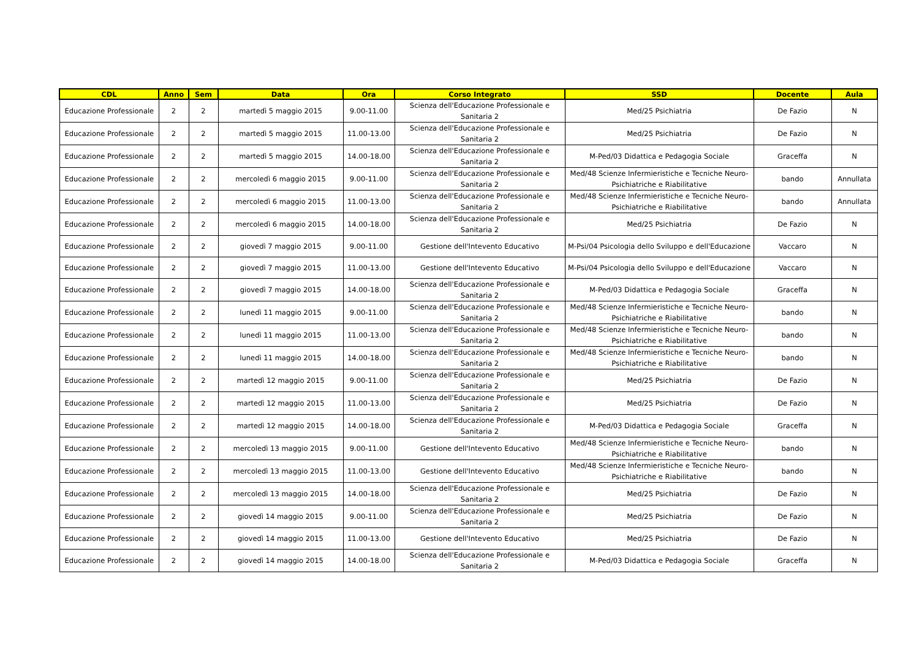| CDL | Anno | Sem | Data | Ora | Corso Integrato | SSD | Docente | Aula |
| --- | --- | --- | --- | --- | --- | --- | --- | --- |
| Educazione Professionale | 2 | 2 | martedì 5 maggio 2015 | 9.00-11.00 | Scienza dell'Educazione Professionale e Sanitaria 2 | Med/25 Psichiatria | De Fazio | N |
| Educazione Professionale | 2 | 2 | martedì 5 maggio 2015 | 11.00-13.00 | Scienza dell'Educazione Professionale e Sanitaria 2 | Med/25 Psichiatria | De Fazio | N |
| Educazione Professionale | 2 | 2 | martedì 5 maggio 2015 | 14.00-18.00 | Scienza dell'Educazione Professionale e Sanitaria 2 | M-Ped/03 Didattica e Pedagogia Sociale | Graceffa | N |
| Educazione Professionale | 2 | 2 | mercoledì 6 maggio 2015 | 9.00-11.00 | Scienza dell'Educazione Professionale e Sanitaria 2 | Med/48 Scienze Infermieristiche e Tecniche Neuro-Psichiatriche e Riabilitative | bando | Annullata |
| Educazione Professionale | 2 | 2 | mercoledì 6 maggio 2015 | 11.00-13.00 | Scienza dell'Educazione Professionale e Sanitaria 2 | Med/48 Scienze Infermieristiche e Tecniche Neuro-Psichiatriche e Riabilitative | bando | Annullata |
| Educazione Professionale | 2 | 2 | mercoledì 6 maggio 2015 | 14.00-18.00 | Scienza dell'Educazione Professionale e Sanitaria 2 | Med/25 Psichiatria | De Fazio | N |
| Educazione Professionale | 2 | 2 | giovedì 7 maggio 2015 | 9.00-11.00 | Gestione dell'Intevento Educativo | M-Psi/04 Psicologia dello Sviluppo e dell'Educazione | Vaccaro | N |
| Educazione Professionale | 2 | 2 | giovedì 7 maggio 2015 | 11.00-13.00 | Gestione dell'Intevento Educativo | M-Psi/04 Psicologia dello Sviluppo e dell'Educazione | Vaccaro | N |
| Educazione Professionale | 2 | 2 | giovedì 7 maggio 2015 | 14.00-18.00 | Scienza dell'Educazione Professionale e Sanitaria 2 | M-Ped/03 Didattica e Pedagogia Sociale | Graceffa | N |
| Educazione Professionale | 2 | 2 | lunedì 11 maggio 2015 | 9.00-11.00 | Scienza dell'Educazione Professionale e Sanitaria 2 | Med/48 Scienze Infermieristiche e Tecniche Neuro-Psichiatriche e Riabilitative | bando | N |
| Educazione Professionale | 2 | 2 | lunedì 11 maggio 2015 | 11.00-13.00 | Scienza dell'Educazione Professionale e Sanitaria 2 | Med/48 Scienze Infermieristiche e Tecniche Neuro-Psichiatriche e Riabilitative | bando | N |
| Educazione Professionale | 2 | 2 | lunedì 11 maggio 2015 | 14.00-18.00 | Scienza dell'Educazione Professionale e Sanitaria 2 | Med/48 Scienze Infermieristiche e Tecniche Neuro-Psichiatriche e Riabilitative | bando | N |
| Educazione Professionale | 2 | 2 | martedì 12 maggio 2015 | 9.00-11.00 | Scienza dell'Educazione Professionale e Sanitaria 2 | Med/25 Psichiatria | De Fazio | N |
| Educazione Professionale | 2 | 2 | martedì 12 maggio 2015 | 11.00-13.00 | Scienza dell'Educazione Professionale e Sanitaria 2 | Med/25 Psichiatria | De Fazio | N |
| Educazione Professionale | 2 | 2 | martedì 12 maggio 2015 | 14.00-18.00 | Scienza dell'Educazione Professionale e Sanitaria 2 | M-Ped/03 Didattica e Pedagogia Sociale | Graceffa | N |
| Educazione Professionale | 2 | 2 | mercoledì 13 maggio 2015 | 9.00-11.00 | Gestione dell'Intevento Educativo | Med/48 Scienze Infermieristiche e Tecniche Neuro-Psichiatriche e Riabilitative | bando | N |
| Educazione Professionale | 2 | 2 | mercoledì 13 maggio 2015 | 11.00-13.00 | Gestione dell'Intevento Educativo | Med/48 Scienze Infermieristiche e Tecniche Neuro-Psichiatriche e Riabilitative | bando | N |
| Educazione Professionale | 2 | 2 | mercoledì 13 maggio 2015 | 14.00-18.00 | Scienza dell'Educazione Professionale e Sanitaria 2 | Med/25 Psichiatria | De Fazio | N |
| Educazione Professionale | 2 | 2 | giovedì 14 maggio 2015 | 9.00-11.00 | Scienza dell'Educazione Professionale e Sanitaria 2 | Med/25 Psichiatria | De Fazio | N |
| Educazione Professionale | 2 | 2 | giovedì 14 maggio 2015 | 11.00-13.00 | Gestione dell'Intevento Educativo | Med/25 Psichiatria | De Fazio | N |
| Educazione Professionale | 2 | 2 | giovedì 14 maggio 2015 | 14.00-18.00 | Scienza dell'Educazione Professionale e Sanitaria 2 | M-Ped/03 Didattica e Pedagogia Sociale | Graceffa | N |